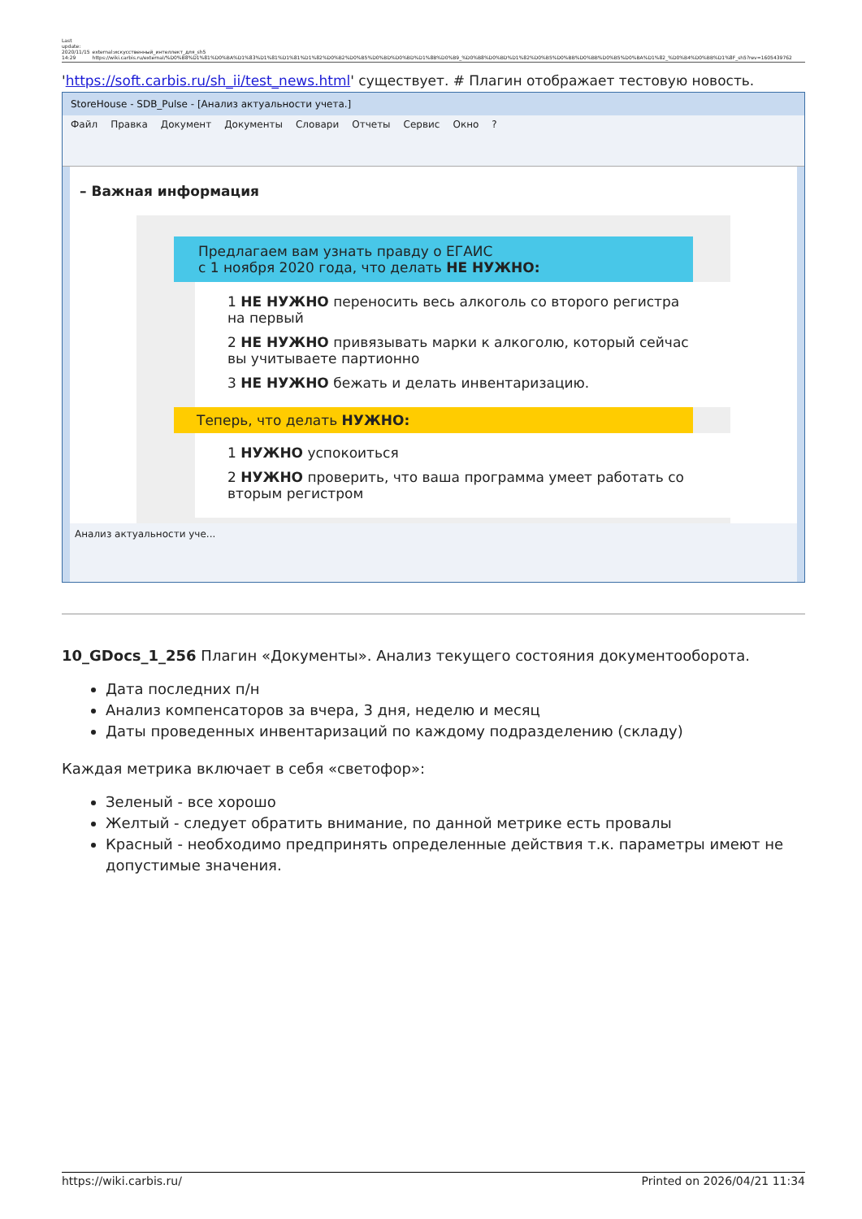Last update:
2020/11/15
14:29 external:искусственный_интеллект_для_sh5 https://wiki.carbis.ru/external/%D0%B8%D1%81%D0%BA%D1%83%D1%81%D1%81%D1%82%D0%B2%D0%B5%D0%BD%D0%BD%D1%8B%D0%B9_%D0%B8%D0%BD%D1%82%D0%B5%D0%BB%D0%BB%D0%B5%D0%BA%D1%82_%D0%B4%D0%BB%D1%8F_sh5?rev=1605439762
'https://soft.carbis.ru/sh_ii/test_news.html' существует. # Плагин отображает тестовую новость.
StoreHouse - SDB_Pulse - [Анализ актуальности учета.]
Файл Правка Документ Документы Словари Отчеты Сервис Окно?
– Важная информация
Предлагаем вам узнать правду о ЕГАИС
с 1 ноября 2020 года, что делать НЕ НУЖНО:
1 НЕ НУЖНО переносить весь алкоголь со второго регистра на первый
2 НЕ НУЖНО привязывать марки к алкоголю, который сейчас вы учитываете партионно
3 НЕ НУЖНО бежать и делать инвентаризацию.
Теперь, что делать НУЖНО:
1 НУЖНО успокоиться
2 НУЖНО проверить, что ваша программа умеет работать со вторым регистром
Анализ актуальности уче...
10_GDocs_1_256 Плагин «Документы». Анализ текущего состояния документооборота.
Дата последних п/н
Анализ компенсаторов за вчера, 3 дня, неделю и месяц
Даты проведенных инвентаризаций по каждому подразделению (складу)
Каждая метрика включает в себя «светофор»:
Зеленый - все хорошо
Желтый - следует обратить внимание, по данной метрике есть провалы
Красный - необходимо предпринять определенные действия т.к. параметры имеют не допустимые значения.
https://wiki.carbis.ru/ Printed on 2026/04/21 11:34